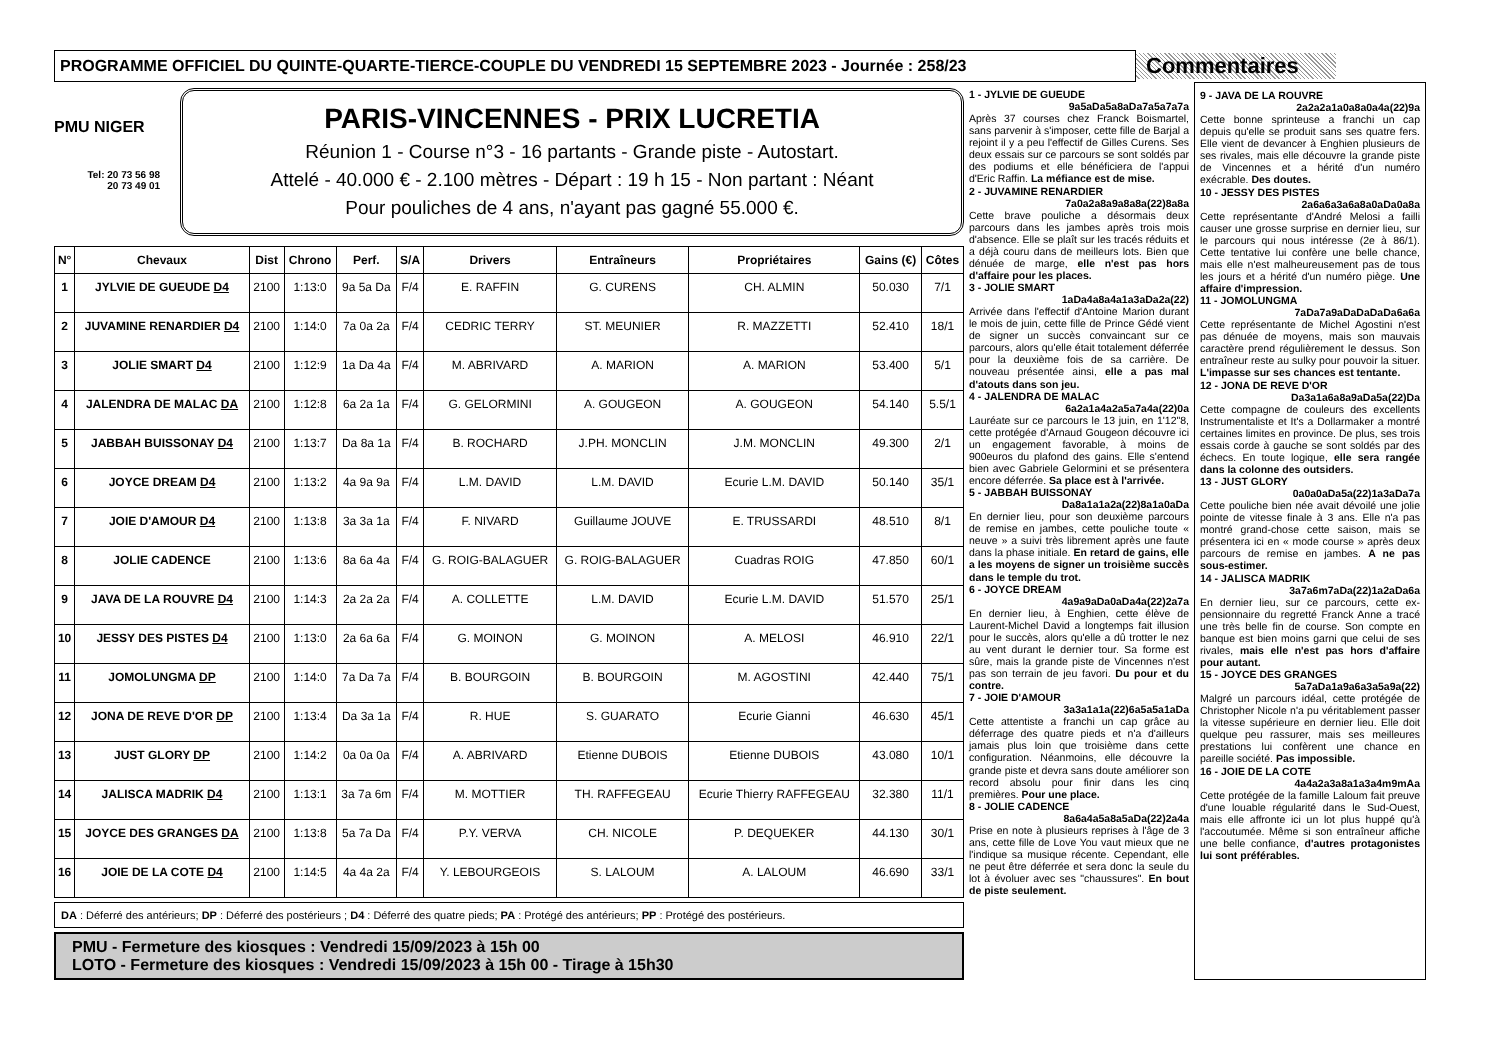PROGRAMME OFFICIEL DU QUINTE-QUARTE-TIERCE-COUPLE DU VENDREDI 15 SEPTEMBRE 2023 - Journée : 258/23
Commentaires
PMU NIGER
Tel: 20 73 56 98
20 73 49 01
PARIS-VINCENNES - PRIX LUCRETIA
Réunion 1 - Course n°3 - 16 partants - Grande piste - Autostart.
Attelé - 40.000 € - 2.100 mètres - Départ : 19 h 15 - Non partant : Néant
Pour pouliches de 4 ans, n'ayant pas gagné 55.000 €.
| N° | Chevaux | Dist | Chrono | Perf. | S/A | Drivers | Entraîneurs | Propriétaires | Gains (€) | Côtes |
| --- | --- | --- | --- | --- | --- | --- | --- | --- | --- | --- |
| 1 | JYLVIE DE GUEUDE D4 | 2100 | 1:13:0 | 9a 5a Da | F/4 | E. RAFFIN | G. CURENS | CH. ALMIN | 50.030 | 7/1 |
| 2 | JUVAMINE RENARDIER D4 | 2100 | 1:14:0 | 7a 0a 2a | F/4 | CEDRIC TERRY | ST. MEUNIER | R. MAZZETTI | 52.410 | 18/1 |
| 3 | JOLIE SMART D4 | 2100 | 1:12:9 | 1a Da 4a | F/4 | M. ABRIVARD | A. MARION | A. MARION | 53.400 | 5/1 |
| 4 | JALENDRA DE MALAC DA | 2100 | 1:12:8 | 6a 2a 1a | F/4 | G. GELORMINI | A. GOUGEON | A. GOUGEON | 54.140 | 5.5/1 |
| 5 | JABBAH BUISSONAY D4 | 2100 | 1:13:7 | Da 8a 1a | F/4 | B. ROCHARD | J.PH. MONCLIN | J.M. MONCLIN | 49.300 | 2/1 |
| 6 | JOYCE DREAM D4 | 2100 | 1:13:2 | 4a 9a 9a | F/4 | L.M. DAVID | L.M. DAVID | Ecurie L.M. DAVID | 50.140 | 35/1 |
| 7 | JOIE D'AMOUR D4 | 2100 | 1:13:8 | 3a 3a 1a | F/4 | F. NIVARD | Guillaume JOUVE | E. TRUSSARDI | 48.510 | 8/1 |
| 8 | JOLIE CADENCE | 2100 | 1:13:6 | 8a 6a 4a | F/4 | G. ROIG-BALAGUER | G. ROIG-BALAGUER | Cuadras ROIG | 47.850 | 60/1 |
| 9 | JAVA DE LA ROUVRE D4 | 2100 | 1:14:3 | 2a 2a 2a | F/4 | A. COLLETTE | L.M. DAVID | Ecurie L.M. DAVID | 51.570 | 25/1 |
| 10 | JESSY DES PISTES D4 | 2100 | 1:13:0 | 2a 6a 6a | F/4 | G. MOINON | G. MOINON | A. MELOSI | 46.910 | 22/1 |
| 11 | JOMOLUNGMA DP | 2100 | 1:14:0 | 7a Da 7a | F/4 | B. BOURGOIN | B. BOURGOIN | M. AGOSTINI | 42.440 | 75/1 |
| 12 | JONA DE REVE D'OR DP | 2100 | 1:13:4 | Da 3a 1a | F/4 | R. HUE | S. GUARATO | Ecurie Gianni | 46.630 | 45/1 |
| 13 | JUST GLORY DP | 2100 | 1:14:2 | 0a 0a 0a | F/4 | A. ABRIVARD | Etienne DUBOIS | Etienne DUBOIS | 43.080 | 10/1 |
| 14 | JALISCA MADRIK D4 | 2100 | 1:13:1 | 3a 7a 6m | F/4 | M. MOTTIER | TH. RAFFEGEAU | Ecurie Thierry RAFFEGEAU | 32.380 | 11/1 |
| 15 | JOYCE DES GRANGES DA | 2100 | 1:13:8 | 5a 7a Da | F/4 | P.Y. VERVA | CH. NICOLE | P. DEQUEKER | 44.130 | 30/1 |
| 16 | JOIE DE LA COTE D4 | 2100 | 1:14:5 | 4a 4a 2a | F/4 | Y. LEBOURGEOIS | S. LALOUM | A. LALOUM | 46.690 | 33/1 |
DA : Déferré des antérieurs; DP : Déferré des postérieurs ; D4 : Déferré des quatre pieds; PA : Protégé des antérieurs; PP : Protégé des postérieurs.
PMU - Fermeture des kiosques : Vendredi 15/09/2023 à 15h 00
LOTO - Fermeture des kiosques : Vendredi 15/09/2023 à 15h 00 - Tirage à 15h30
1 - JYLVIE DE GUEUDE
9a5aDa5a8aDa7a5a7a7a
Après 37 courses chez Franck Boismartel, sans parvenir à s'imposer, cette fille de Barjal a rejoint il y a peu l'effectif de Gilles Curens. Ses deux essais sur ce parcours se sont soldés par des podiums et elle bénéficiera de l'appui d'Eric Raffin. La méfiance est de mise.
2 - JUVAMINE RENARDIER
7a0a2a8a9a8a8a(22)8a8a
Cette brave pouliche a désormais deux parcours dans les jambes après trois mois d'absence. Elle se plaît sur les tracés réduits et a déjà couru dans de meilleurs lots. Bien que dénuée de marge, elle n'est pas hors d'affaire pour les places.
3 - JOLIE SMART
1aDa4a8a4a1a3aDa2a(22)
Arrivée dans l'effectif d'Antoine Marion durant le mois de juin, cette fille de Prince Gédé vient de signer un succès convaincant sur ce parcours, alors qu'elle était totalement déferrée pour la deuxième fois de sa carrière. De nouveau présentée ainsi, elle a pas mal d'atouts dans son jeu.
4 - JALENDRA DE MALAC
6a2a1a4a2a5a7a4a(22)0a
Lauréate sur ce parcours le 13 juin, en 1'12"8, cette protégée d'Arnaud Gougeon découvre ici un engagement favorable, à moins de 900euros du plafond des gains. Elle s'entend bien avec Gabriele Gelormini et se présentera encore déferrée. Sa place est à l'arrivée.
5 - JABBAH BUISSONAY
Da8a1a1a2a(22)8a1a0aDa
En dernier lieu, pour son deuxième parcours de remise en jambes, cette pouliche toute « neuve » a suivi très librement après une faute dans la phase initiale. En retard de gains, elle a les moyens de signer un troisième succès dans le temple du trot.
6 - JOYCE DREAM
4a9a9aDa0aDa4a(22)2a7a
En dernier lieu, à Enghien, cette élève de Laurent-Michel David a longtemps fait illusion pour le succès, alors qu'elle a dû trotter le nez au vent durant le dernier tour. Sa forme est sûre, mais la grande piste de Vincennes n'est pas son terrain de jeu favori. Du pour et du contre.
7 - JOIE D'AMOUR
3a3a1a1a(22)6a5a5a1aDa
Cette attentiste a franchi un cap grâce au déferrage des quatre pieds et n'a d'ailleurs jamais plus loin que troisième dans cette configuration. Néanmoins, elle découvre la grande piste et devra sans doute améliorer son record absolu pour finir dans les cinq premières. Pour une place.
8 - JOLIE CADENCE
8a6a4a5a8a5aDa(22)2a4a
Prise en note à plusieurs reprises à l'âge de 3 ans, cette fille de Love You vaut mieux que ne l'indique sa musique récente. Cependant, elle ne peut être déferrée et sera donc la seule du lot à évoluer avec ses "chaussures". En bout de piste seulement.
9 - JAVA DE LA ROUVRE
2a2a2a1a0a8a0a4a(22)9a
Cette bonne sprinteuse a franchi un cap depuis qu'elle se produit sans ses quatre fers. Elle vient de devancer à Enghien plusieurs de ses rivales, mais elle découvre la grande piste de Vincennes et a hérité d'un numéro exécrable. Des doutes.
10 - JESSY DES PISTES
2a6a6a3a6a8a0aDa0a8a
Cette représentante d'André Melosi a failli causer une grosse surprise en dernier lieu, sur le parcours qui nous intéresse (2e à 86/1). Cette tentative lui confère une belle chance, mais elle n'est malheureusement pas de tous les jours et a hérité d'un numéro piège. Une affaire d'impression.
11 - JOMOLUNGMA
7aDa7a9aDaDaDaDa6a6a
Cette représentante de Michel Agostini n'est pas dénuée de moyens, mais son mauvais caractère prend régulièrement le dessus. Son entraîneur reste au sulky pour pouvoir la situer. L'impasse sur ses chances est tentante.
12 - JONA DE REVE D'OR
Da3a1a6a8a9aDa5a(22)Da
Cette compagne de couleurs des excellents Instrumentaliste et It's a Dollarmaker a montré certaines limites en province. De plus, ses trois essais corde à gauche se sont soldés par des échecs. En toute logique, elle sera rangée dans la colonne des outsiders.
13 - JUST GLORY
0a0a0aDa5a(22)1a3aDa7a
Cette pouliche bien née avait dévoilé une jolie pointe de vitesse finale à 3 ans. Elle n'a pas montré grand-chose cette saison, mais se présentera ici en « mode course » après deux parcours de remise en jambes. A ne pas sous-estimer.
14 - JALISCA MADRIK
3a7a6m7aDa(22)1a2aDa6a
En dernier lieu, sur ce parcours, cette ex-pensionnaire du regretté Franck Anne a tracé une très belle fin de course. Son compte en banque est bien moins garni que celui de ses rivales, mais elle n'est pas hors d'affaire pour autant.
15 - JOYCE DES GRANGES
5a7aDa1a9a6a3a5a9a(22)
Malgré un parcours idéal, cette protégée de Christopher Nicole n'a pu véritablement passer la vitesse supérieure en dernier lieu. Elle doit quelque peu rassurer, mais ses meilleures prestations lui confèrent une chance en pareille société. Pas impossible.
16 - JOIE DE LA COTE
4a4a2a3a8a1a3a4m9mAa
Cette protégée de la famille Laloum fait preuve d'une louable régularité dans le Sud-Ouest, mais elle affronte ici un lot plus huppé qu'à l'accoutumée. Même si son entraîneur affiche une belle confiance, d'autres protagonistes lui sont préférables.